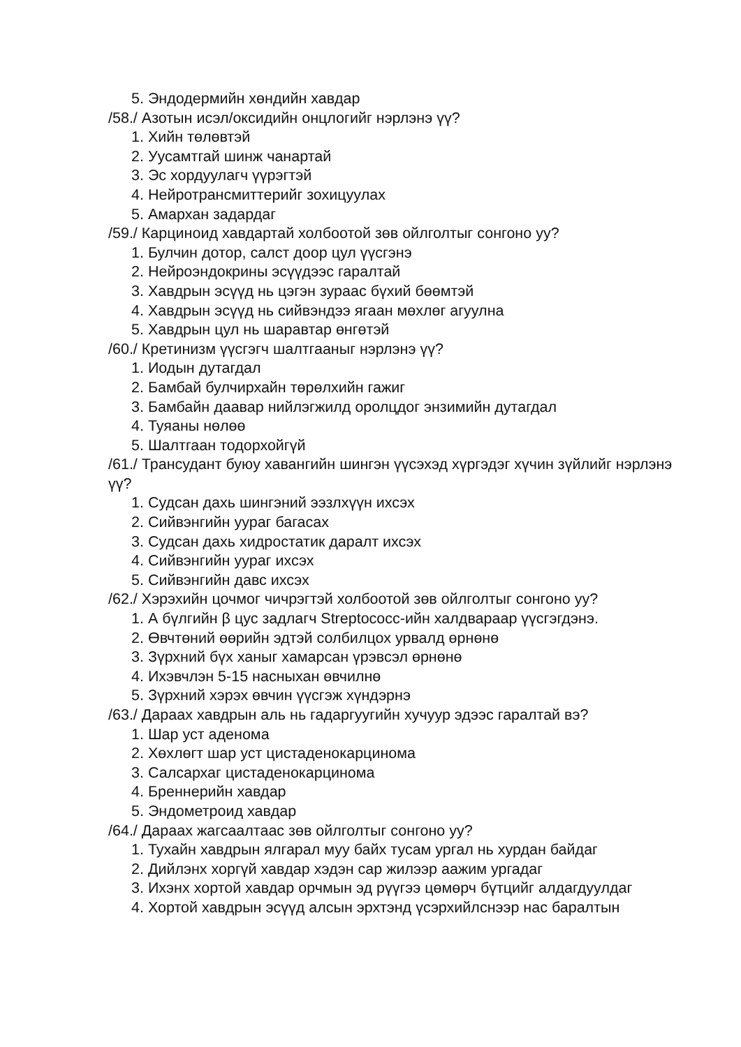5. Эндодермийн хөндийн хавдар
/58./ Азотын исэл/оксидийн онцлогийг нэрлэнэ үү?
1. Хийн төлөвтэй
2. Уусамтгай шинж чанартай
3. Эс хордуулагч үүрэгтэй
4. Нейротрансмиттерийг зохицуулах
5. Амархан задардаг
/59./ Карциноид хавдартай холбоотой зөв ойлголтыг сонгоно уу?
1. Булчин дотор, салст доор цул үүсгэнэ
2. Нейроэндокрины эсүүдээс гаралтай
3. Хавдрын эсүүд нь цэгэн зураас бүхий бөөмтэй
4. Хавдрын эсүүд нь сийвэндээ ягаан мөхлөг агуулна
5. Хавдрын цул нь шаравтар өнгөтэй
/60./ Кретинизм үүсгэгч шалтгааныг нэрлэнэ үү?
1. Иодын дутагдал
2. Бамбай булчирхайн төрөлхийн гажиг
3. Бамбайн даавар нийлэгжилд оролцдог энзимийн дутагдал
4. Туяаны нөлөө
5. Шалтгаан тодорхойгүй
/61./ Трансудант буюу хавангийн шингэн үүсэхэд хүргэдэг хүчин зүйлийг нэрлэнэ үү?
1. Судсан дахь шингэний ээзлхүүн ихсэх
2. Сийвэнгийн уураг багасах
3. Судсан дахь хидростатик даралт ихсэх
4. Сийвэнгийн уураг ихсэх
5. Сийвэнгийн давс ихсэх
/62./ Хэрэхийн цочмог чичрэгтэй холбоотой зөв ойлголтыг сонгоно уу?
1. А бүлгийн β цус задлагч Streptococc-ийн халдвараар үүсгэгдэнэ.
2. Өвчтөний өөрийн эдтэй солбилцох урвалд өрнөнө
3. Зүрхний бүх ханыг хамарсан үрэвсэл өрнөнө
4. Ихэвчлэн 5-15 насныхан өвчилнө
5. Зүрхний хэрэх өвчин үүсгэж хүндэрнэ
/63./ Дараах хавдрын аль нь гадаргуугийн хучуур эдээс гаралтай вэ?
1. Шар уст аденома
2. Хөхлөгт шар уст цистаденокарцинома
3. Салсархаг цистаденокарцинома
4. Бреннерийн хавдар
5. Эндометроид хавдар
/64./ Дараах жагсаалтаас зөв ойлголтыг сонгоно уу?
1. Тухайн хавдрын ялгарал муу байх тусам ургал нь хурдан байдаг
2. Дийлэнх хоргүй хавдар хэдэн сар жилээр аажим ургадаг
3. Ихэнх хортой хавдар орчмын эд рүүгээ цөмөрч бүтцийг алдагдуулдаг
4. Хортой хавдрын эсүүд алсын эрхтэнд үсэрхийлснээр нас баралтын